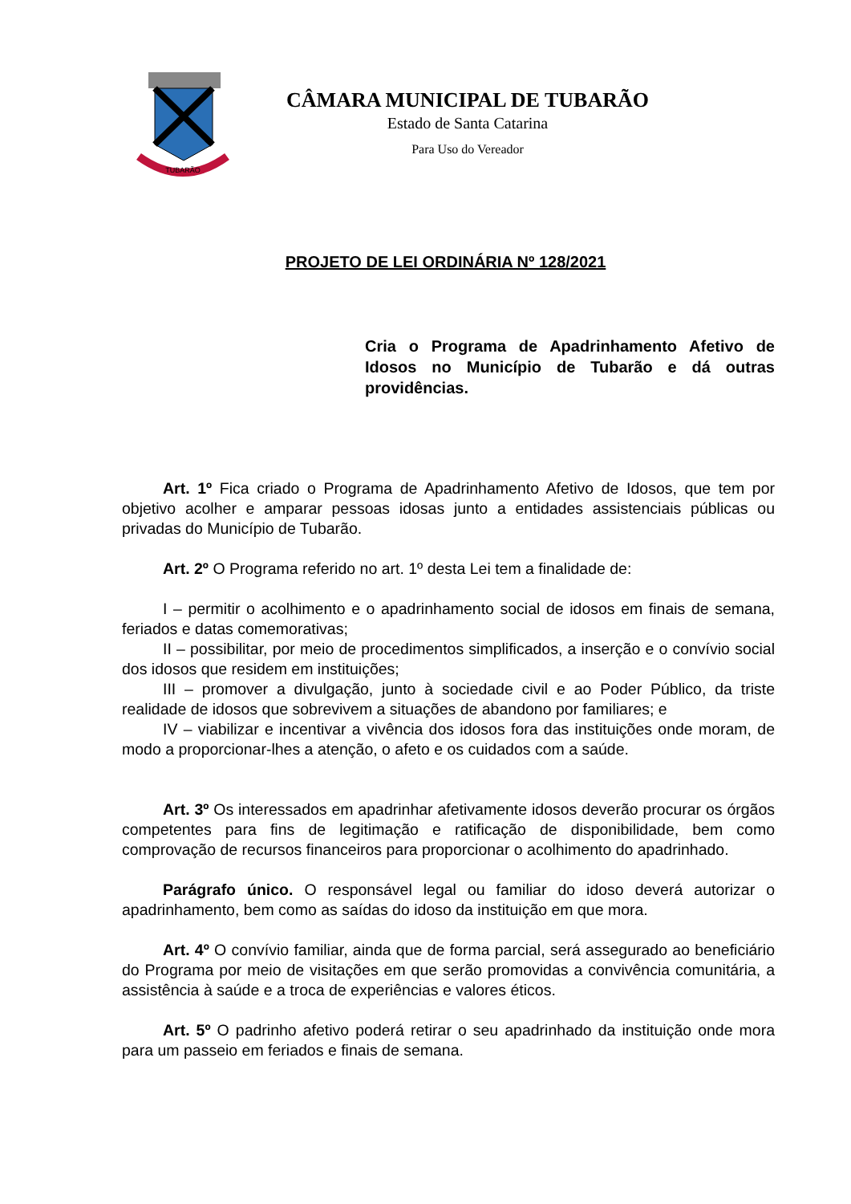TUBARÃO
CÂMARA MUNICIPAL DE TUBARÃO
Estado de Santa Catarina
Para Uso do Vereador
PROJETO DE LEI ORDINÁRIA Nº 128/2021
Cria o Programa de Apadrinhamento Afetivo de Idosos no Município de Tubarão e dá outras providências.
Art. 1º Fica criado o Programa de Apadrinhamento Afetivo de Idosos, que tem por objetivo acolher e amparar pessoas idosas junto a entidades assistenciais públicas ou privadas do Município de Tubarão.
Art. 2º O Programa referido no art. 1º desta Lei tem a finalidade de:
I – permitir o acolhimento e o apadrinhamento social de idosos em finais de semana, feriados e datas comemorativas;
II – possibilitar, por meio de procedimentos simplificados, a inserção e o convívio social dos idosos que residem em instituições;
III – promover a divulgação, junto à sociedade civil e ao Poder Público, da triste realidade de idosos que sobrevivem a situações de abandono por familiares; e
IV – viabilizar e incentivar a vivência dos idosos fora das instituições onde moram, de modo a proporcionar-lhes a atenção, o afeto e os cuidados com a saúde.
Art. 3º Os interessados em apadrinhar afetivamente idosos deverão procurar os órgãos competentes para fins de legitimação e ratificação de disponibilidade, bem como comprovação de recursos financeiros para proporcionar o acolhimento do apadrinhado.
Parágrafo único. O responsável legal ou familiar do idoso deverá autorizar o apadrinhamento, bem como as saídas do idoso da instituição em que mora.
Art. 4º O convívio familiar, ainda que de forma parcial, será assegurado ao beneficiário do Programa por meio de visitações em que serão promovidas a convivência comunitária, a assistência à saúde e a troca de experiências e valores éticos.
Art. 5º O padrinho afetivo poderá retirar o seu apadrinhado da instituição onde mora para um passeio em feriados e finais de semana.